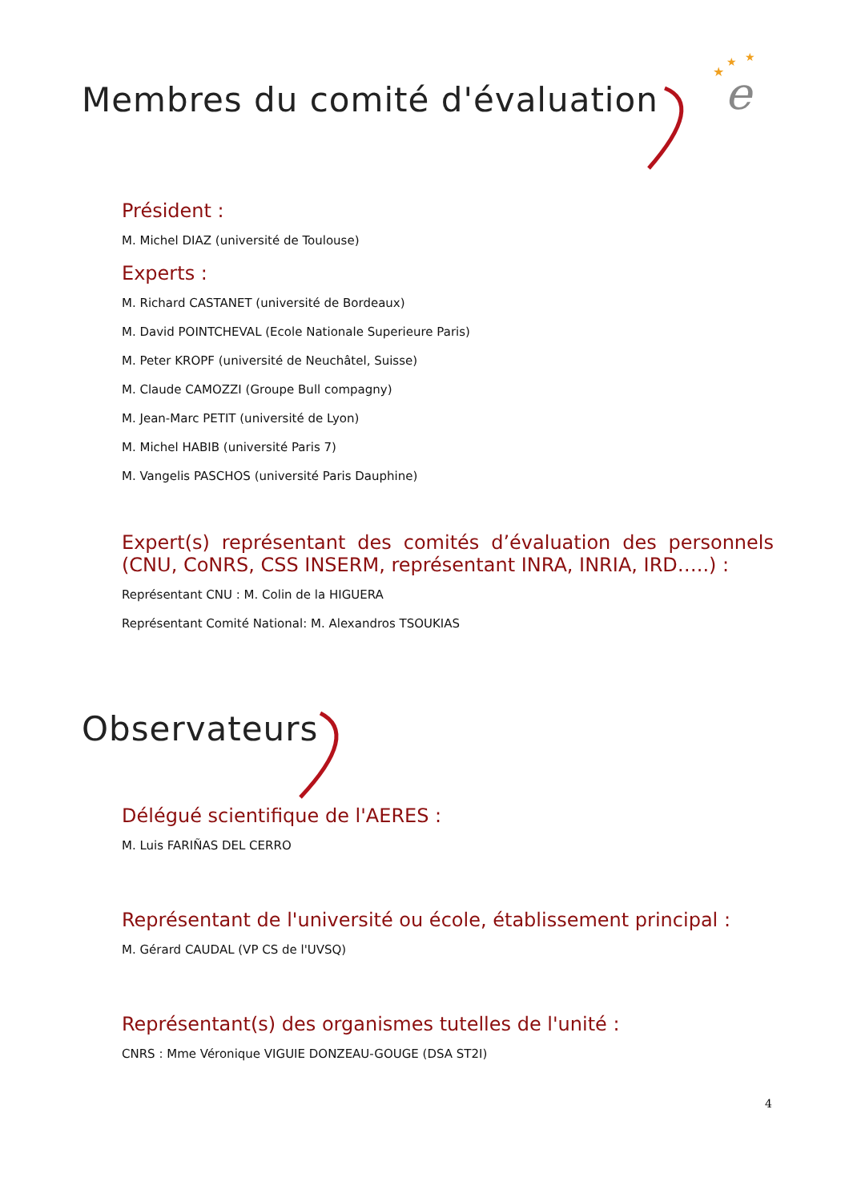e
★
★
★
Membres du comité d'évaluation
Président :
M. Michel DIAZ (université de Toulouse)
Experts :
M. Richard CASTANET (université de Bordeaux)
M. David POINTCHEVAL (Ecole Nationale Superieure Paris)
M. Peter KROPF (université de Neuchâtel, Suisse)
M. Claude CAMOZZI (Groupe Bull compagny)
M. Jean-Marc PETIT (université de Lyon)
M. Michel HABIB (université Paris 7)
M. Vangelis PASCHOS (université Paris Dauphine)
Expert(s) représentant des comités d’évaluation des personnels (CNU, CoNRS, CSS INSERM, représentant INRA, INRIA, IRD…..) :
Représentant CNU : M. Colin de la HIGUERA
Représentant Comité National: M. Alexandros TSOUKIAS
Observateurs
Délégué scientifique de l'AERES :
M. Luis FARIÑAS DEL CERRO
Représentant de l'université ou école, établissement principal :
M. Gérard CAUDAL (VP CS de l'UVSQ)
Représentant(s) des organismes tutelles de l'unité :
CNRS : Mme Véronique VIGUIE DONZEAU-GOUGE (DSA ST2I)
4